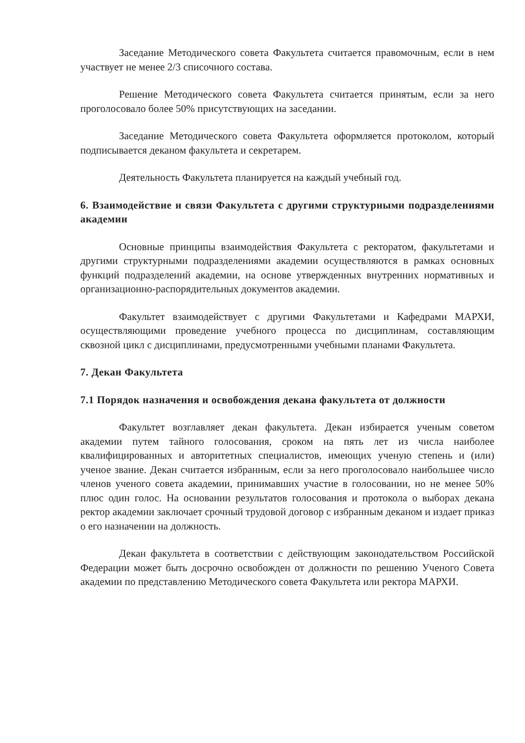Заседание Методического совета Факультета считается правомочным, если в нем участвует не менее 2/3 списочного состава.
Решение Методического совета Факультета считается принятым, если за него проголосовало более 50% присутствующих на заседании.
Заседание Методического совета Факультета оформляется протоколом, который подписывается деканом факультета и секретарем.
Деятельность Факультета планируется на каждый учебный год.
6. Взаимодействие и связи Факультета с другими структурными подразделениями академии
Основные принципы взаимодействия Факультета с ректоратом, факультетами и другими структурными подразделениями академии осуществляются в рамках основных функций подразделений академии, на основе утвержденных внутренних нормативных и организационно-распорядительных документов академии.
Факультет взаимодействует с другими Факультетами и Кафедрами МАРХИ, осуществляющими проведение учебного процесса по дисциплинам, составляющим сквозной цикл с дисциплинами, предусмотренными учебными планами Факультета.
7. Декан Факультета
7.1 Порядок назначения и освобождения декана факультета от должности
Факультет возглавляет декан факультета. Декан избирается ученым советом академии путем тайного голосования, сроком на пять лет из числа наиболее квалифицированных и авторитетных специалистов, имеющих ученую степень и (или) ученое звание. Декан считается избранным, если за него проголосовало наибольшее число членов ученого совета академии, принимавших участие в голосовании, но не менее 50% плюс один голос. На основании результатов голосования и протокола о выборах декана ректор академии заключает срочный трудовой договор с избранным деканом и издает приказ о его назначении на должность.
Декан факультета в соответствии с действующим законодательством Российской Федерации может быть досрочно освобожден от должности по решению Ученого Совета академии по представлению Методического совета Факультета или ректора МАРХИ.